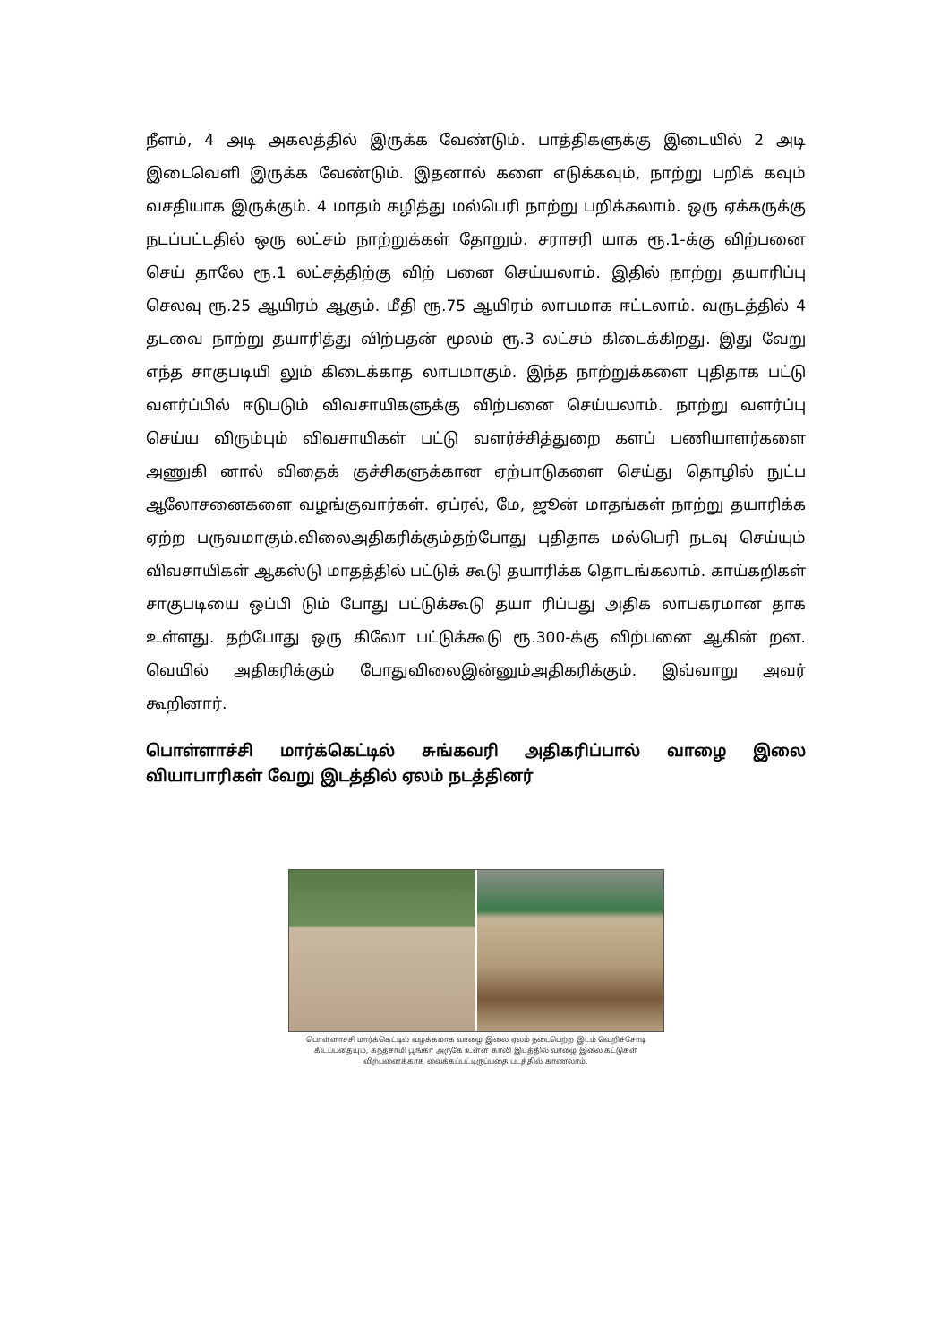நீளம், 4 அடி அகலத்தில் இருக்க வேண்டும். பாத்திகளுக்கு இடையில் 2 அடி இடைவெளி இருக்க வேண்டும். இதனால் களை எடுக்கவும், நாற்று பறிக் கவும் வசதியாக இருக்கும். 4 மாதம் கழித்து மல்பெரி நாற்று பறிக்கலாம். ஒரு ஏக்கருக்கு நடப்பட்டதில் ஒரு லட்சம் நாற்றுக்கள் தோறும். சராசரி யாக ரூ.1-க்கு விற்பனை செய் தாலே ரூ.1 லட்சத்திற்கு விற் பனை செய்யலாம். இதில் நாற்று தயாரிப்பு செலவு ரூ.25 ஆயிரம் ஆகும். மீதி ரூ.75 ஆயிரம் லாபமாக ஈட்டலாம். வருடத்தில் 4 தடவை நாற்று தயாரித்து விற்பதன் மூலம் ரூ.3 லட்சம் கிடைக்கிறது. இது வேறு எந்த சாகுபடியி லும் கிடைக்காத லாபமாகும். இந்த நாற்றுக்களை புதிதாக பட்டு வளர்ப்பில் ஈடுபடும் விவசாயிகளுக்கு விற்பனை செய்யலாம். நாற்று வளர்ப்பு செய்ய விரும்பும் விவசாயிகள் பட்டு வளர்ச்சித்துறை களப் பணியாளர்களை அணுகி னால் விதைக் குச்சிகளுக்கான ஏற்பாடுகளை செய்து தொழில் நுட்ப ஆலோசனைகளை வழங்குவார்கள். ஏப்ரல், மே, ஜூன் மாதங்கள் நாற்று தயாரிக்க ஏற்ற பருவமாகும்.விலைஅதிகரிக்கும்தற்போது புதிதாக மல்பெரி நடவு செய்யும் விவசாயிகள் ஆகஸ்டு மாதத்தில் பட்டுக் கூடு தயாரிக்க தொடங்கலாம். காய்கறிகள் சாகுபடியை ஒப்பி டும் போது பட்டுக்கூடு தயா ரிப்பது அதிக லாபகரமான தாக உள்ளது. தற்போது ஒரு கிலோ பட்டுக்கூடு ரூ.300-க்கு விற்பனை ஆகின் றன. வெயில் அதிகரிக்கும் போதுவிலைஇன்னும்அதிகரிக்கும். இவ்வாறு அவர் கூறினார்.
பொள்ளாச்சி மார்க்கெட்டில் சுங்கவரி அதிகரிப்பால் வாழை இலை வியாபாரிகள் வேறு இடத்தில் ஏலம் நடத்தினர்
பொள்ளாச்சி மார்க்கெட்டில் வழக்கமாக வாழை இலை ஏலம் நடைபெற்ற இடம் வெறிச்சோடி கிடப்பதையும், கந்தசாமி பூங்கா அருகே உள்ள காலி இடத்தில் வாழை இலை கட்டுகள் விற்பனைக்காக வைக்கப்பட்டிருப்பதை படத்தில் காணலாம்.